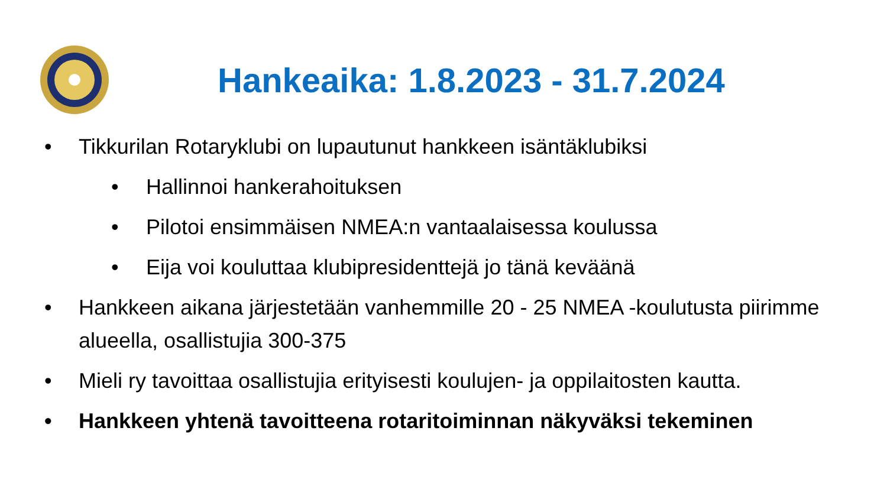Hankeaika: 1.8.2023 - 31.7.2024
• Tikkurilan Rotaryklubi on lupautunut hankkeen isäntäklubiksi
• Hallinnoi hankerahoituksen
• Pilotoi ensimmäisen NMEA:n vantaalaisessa koulussa
• Eija voi kouluttaa klubipresidenttejä jo tänä keväänä
• Hankkeen aikana järjestetään vanhemmille 20 - 25 NMEA -koulutusta piirimme alueella, osallistujia 300-375
• Mieli ry tavoittaa osallistujia erityisesti koulujen- ja oppilaitosten kautta.
• Hankkeen yhtenä tavoitteena rotaritoiminnan näkyväksi tekeminen